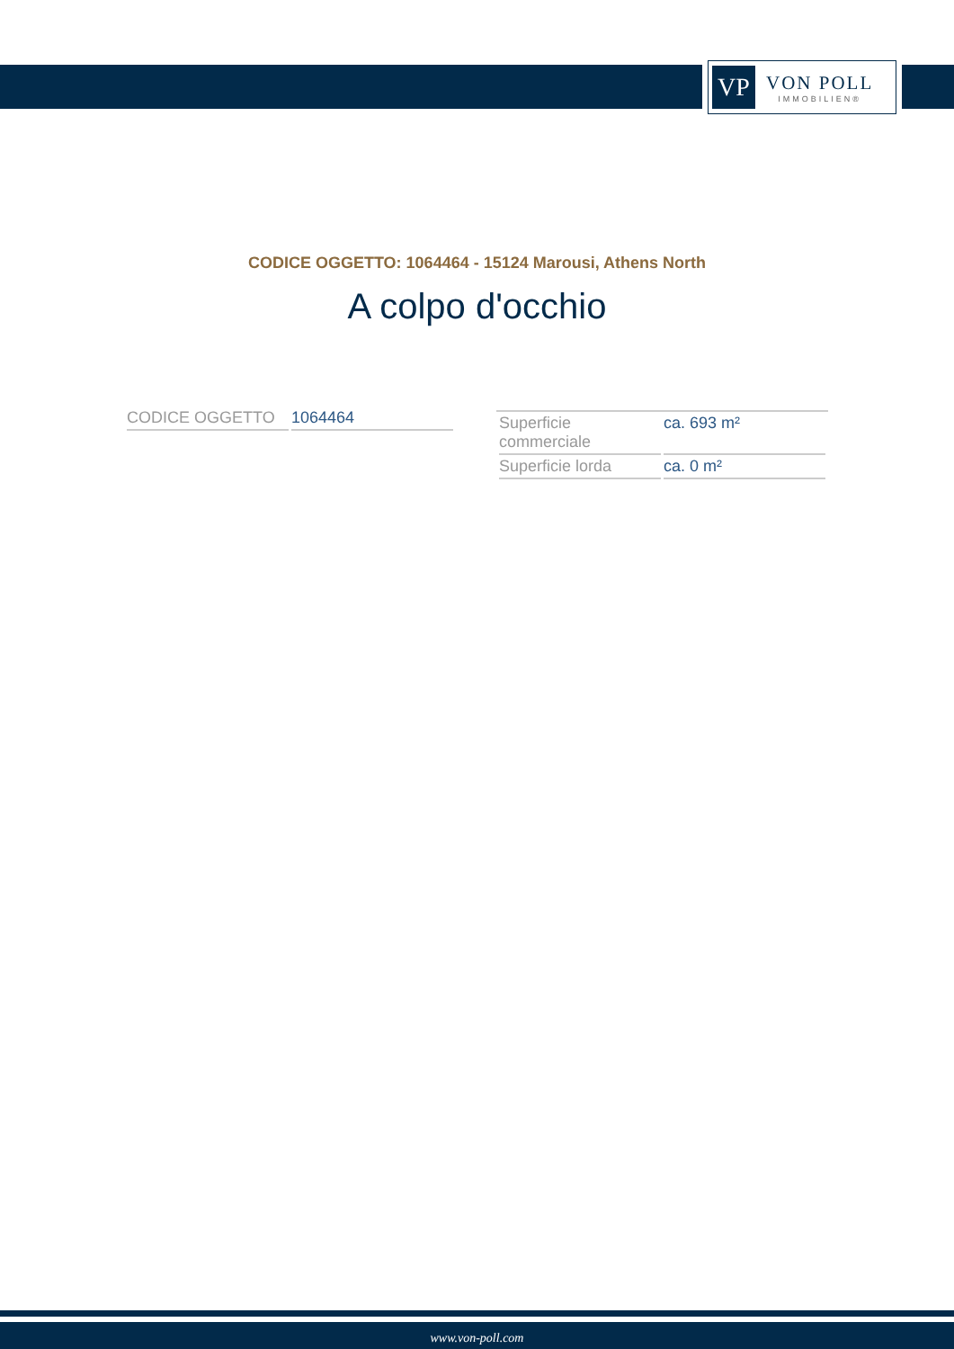VP
VON POLL
IMMOBILIEN®
CODICE OGGETTO: 1064464 - 15124 Marousi, Athens North
A colpo d'occhio
| CODICE OGGETTO | 1064464 |
| Superficie commerciale | ca. 693 m² |
| Superficie lorda | ca. 0 m² |
www.von-poll.com